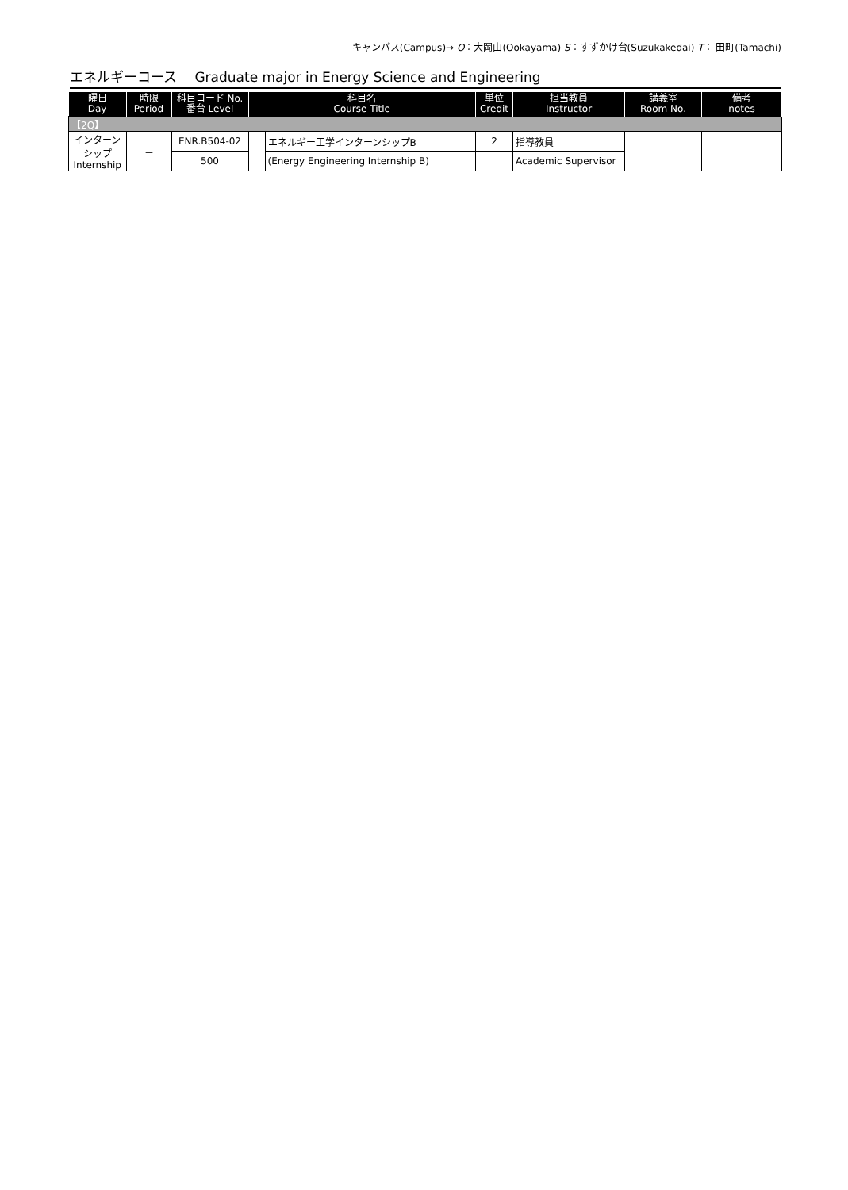キャンパス(Campus)→ O：大岡山(Ookayama) S：すずかけ台(Suzukakedai) T： 田町(Tamachi)
エネルギーコース　 Graduate major in Energy Science and Engineering
| 曜日 Day | 時限 Period | 科目コード No. 番台 Level | 科目名 Course Title | | 単位 Credit | 担当教員 Instructor | 講義室 Room No. | 備考 notes |
| --- | --- | --- | --- | --- | --- | --- | --- | --- |
| 【2Q】 | | | | | | | | |
| インターン シップ Internship | － | ENR.B504-02 | | エネルギー工学インターンシップB | 2 | 指導教員 | | |
| | | 500 | | (Energy Engineering Internship B) | | Academic Supervisor | | |